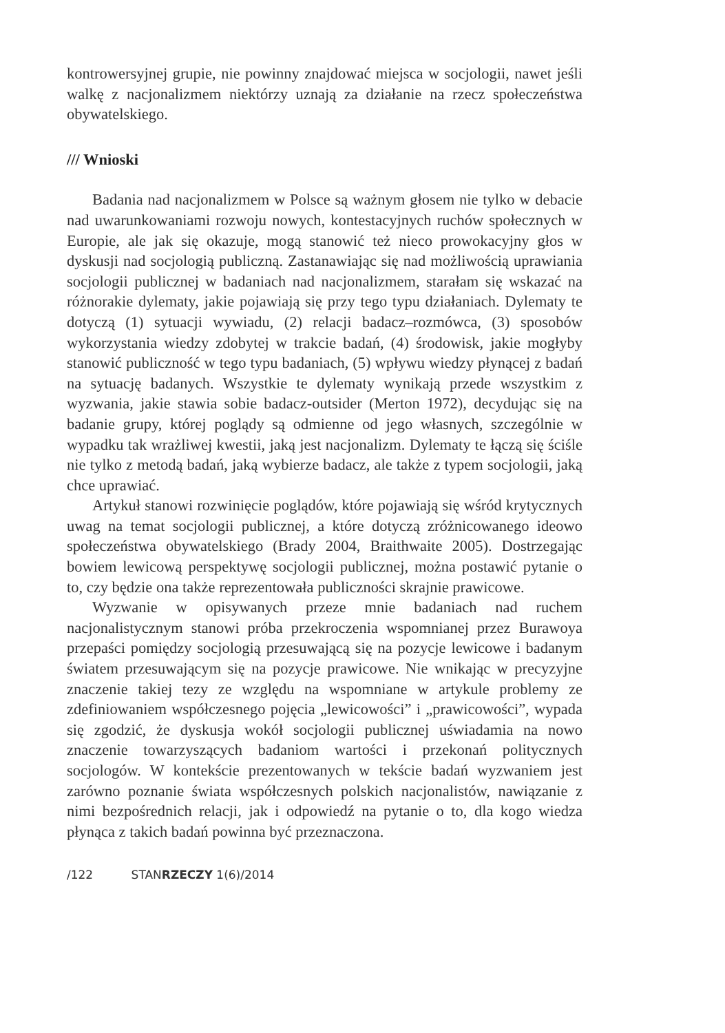kontrowersyjnej grupie, nie powinny znajdować miejsca w socjologii, nawet jeśli walkę z nacjonalizmem niektórzy uznają za działanie na rzecz społeczeństwa obywatelskiego.
/// Wnioski
Badania nad nacjonalizmem w Polsce są ważnym głosem nie tylko w debacie nad uwarunkowaniami rozwoju nowych, kontestacyjnych ruchów społecznych w Europie, ale jak się okazuje, mogą stanowić też nieco prowokacyjny głos w dyskusji nad socjologią publiczną. Zastanawiając się nad możliwością uprawiania socjologii publicznej w badaniach nad nacjonalizmem, starałam się wskazać na różnorakie dylematy, jakie pojawiają się przy tego typu działaniach. Dylematy te dotyczą (1) sytuacji wywiadu, (2) relacji badacz–rozmówca, (3) sposobów wykorzystania wiedzy zdobytej w trakcie badań, (4) środowisk, jakie mogłyby stanowić publiczność w tego typu badaniach, (5) wpływu wiedzy płynącej z badań na sytuację badanych. Wszystkie te dylematy wynikają przede wszystkim z wyzwania, jakie stawia sobie badacz-outsider (Merton 1972), decydując się na badanie grupy, której poglądy są odmienne od jego własnych, szczególnie w wypadku tak wrażliwej kwestii, jaką jest nacjonalizm. Dylematy te łączą się ściśle nie tylko z metodą badań, jaką wybierze badacz, ale także z typem socjologii, jaką chce uprawiać.
Artykuł stanowi rozwinięcie poglądów, które pojawiają się wśród krytycznych uwag na temat socjologii publicznej, a które dotyczą zróżnicowanego ideowo społeczeństwa obywatelskiego (Brady 2004, Braithwaite 2005). Dostrzegając bowiem lewicową perspektywę socjologii publicznej, można postawić pytanie o to, czy będzie ona także reprezentowała publiczności skrajnie prawicowe.
Wyzwanie w opisywanych przeze mnie badaniach nad ruchem nacjonalistycznym stanowi próba przekroczenia wspomnianej przez Burawoya przepaści pomiędzy socjologią przesuwającą się na pozycje lewicowe i badanym światem przesuwającym się na pozycje prawicowe. Nie wnikając w precyzyjne znaczenie takiej tezy ze względu na wspomniane w artykule problemy ze zdefiniowaniem współczesnego pojęcia „lewicowości” i „prawicowości”, wypada się zgodzić, że dyskusja wokół socjologii publicznej uświadamia na nowo znaczenie towarzyszących badaniom wartości i przekonań politycznych socjologów. W kontekście prezentowanych w tekście badań wyzwaniem jest zarówno poznanie świata współczesnych polskich nacjonalistów, nawiązanie z nimi bezpośrednich relacji, jak i odpowiedź na pytanie o to, dla kogo wiedza płynąca z takich badań powinna być przeznaczona.
/122 STANRZECZY 1(6)/2014